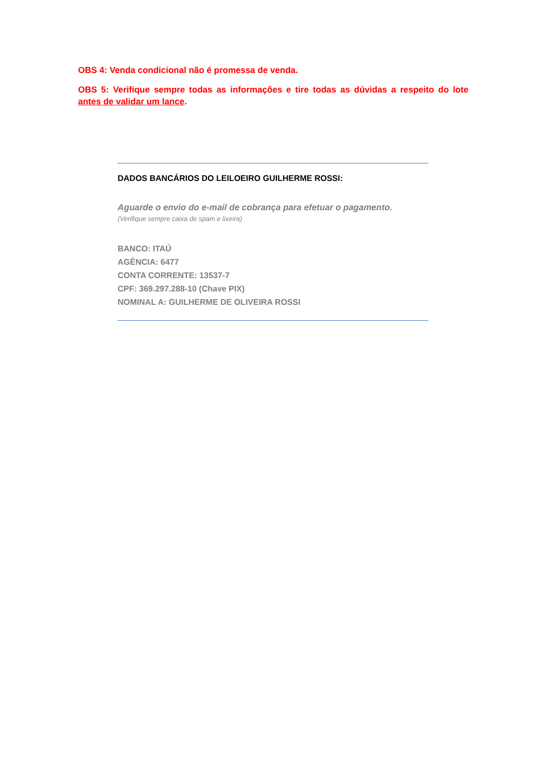OBS 4: Venda condicional não é promessa de venda.
OBS 5: Verifique sempre todas as informações e tire todas as dúvidas a respeito do lote antes de validar um lance.
DADOS BANCÁRIOS DO LEILOEIRO GUILHERME ROSSI:
Aguarde o envio do e-mail de cobrança para efetuar o pagamento.
(Verifique sempre caixa de spam e lixeira)
BANCO: ITAÚ
AGÊNCIA: 6477
CONTA CORRENTE: 13537-7
CPF: 369.297.288-10 (Chave PIX)
NOMINAL A: GUILHERME DE OLIVEIRA ROSSI